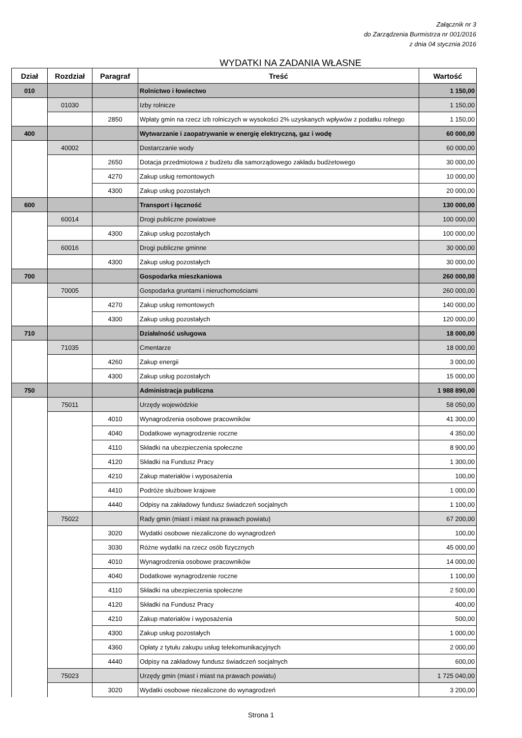Załącznik nr 3
do Zarządzenia Burmistrza nr 001/2016
z dnia 04 stycznia 2016
WYDATKI NA ZADANIA WŁASNE
| Dział | Rozdział | Paragraf | Treść | Wartość |
| --- | --- | --- | --- | --- |
| 010 | | | Rolnictwo i łowiectwo | 1 150,00 |
| | 01030 | | Izby rolnicze | 1 150,00 |
| | | 2850 | Wpłaty gmin na rzecz izb rolniczych w wysokości 2% uzyskanych wpływów z podatku rolnego | 1 150,00 |
| 400 | | | Wytwarzanie i zaopatrywanie w energię elektryczną, gaz i wodę | 60 000,00 |
| | 40002 | | Dostarczanie wody | 60 000,00 |
| | | 2650 | Dotacja przedmiotowa z budżetu dla samorządowego zakładu budżetowego | 30 000,00 |
| | | 4270 | Zakup usług remontowych | 10 000,00 |
| | | 4300 | Zakup usług pozostałych | 20 000,00 |
| 600 | | | Transport i łączność | 130 000,00 |
| | 60014 | | Drogi publiczne powiatowe | 100 000,00 |
| | | 4300 | Zakup usług pozostałych | 100 000,00 |
| | 60016 | | Drogi publiczne gminne | 30 000,00 |
| | | 4300 | Zakup usług pozostałych | 30 000,00 |
| 700 | | | Gospodarka mieszkaniowa | 260 000,00 |
| | 70005 | | Gospodarka gruntami i nieruchomościami | 260 000,00 |
| | | 4270 | Zakup usług remontowych | 140 000,00 |
| | | 4300 | Zakup usług pozostałych | 120 000,00 |
| 710 | | | Działalność usługowa | 18 000,00 |
| | 71035 | | Cmentarze | 18 000,00 |
| | | 4260 | Zakup energii | 3 000,00 |
| | | 4300 | Zakup usług pozostałych | 15 000,00 |
| 750 | | | Administracja publiczna | 1 988 890,00 |
| | 75011 | | Urzędy wojewódzkie | 58 050,00 |
| | | 4010 | Wynagrodzenia osobowe pracowników | 41 300,00 |
| | | 4040 | Dodatkowe wynagrodzenie roczne | 4 350,00 |
| | | 4110 | Składki na ubezpieczenia społeczne | 8 900,00 |
| | | 4120 | Składki na Fundusz Pracy | 1 300,00 |
| | | 4210 | Zakup materiałów i wyposażenia | 100,00 |
| | | 4410 | Podróże służbowe krajowe | 1 000,00 |
| | | 4440 | Odpisy na zakładowy fundusz świadczeń socjalnych | 1 100,00 |
| | 75022 | | Rady gmin (miast i miast na prawach powiatu) | 67 200,00 |
| | | 3020 | Wydatki osobowe niezaliczone do wynagrodzeń | 100,00 |
| | | 3030 | Różne wydatki na rzecz osób fizycznych | 45 000,00 |
| | | 4010 | Wynagrodzenia osobowe pracowników | 14 000,00 |
| | | 4040 | Dodatkowe wynagrodzenie roczne | 1 100,00 |
| | | 4110 | Składki na ubezpieczenia społeczne | 2 500,00 |
| | | 4120 | Składki na Fundusz Pracy | 400,00 |
| | | 4210 | Zakup materiałów i wyposażenia | 500,00 |
| | | 4300 | Zakup usług pozostałych | 1 000,00 |
| | | 4360 | Opłaty z tytułu zakupu usług telekomunikacyjnych | 2 000,00 |
| | | 4440 | Odpisy na zakładowy fundusz świadczeń socjalnych | 600,00 |
| | 75023 | | Urzędy gmin (miast i miast na prawach powiatu) | 1 725 040,00 |
| | | 3020 | Wydatki osobowe niezaliczone do wynagrodzeń | 3 200,00 |
Strona 1